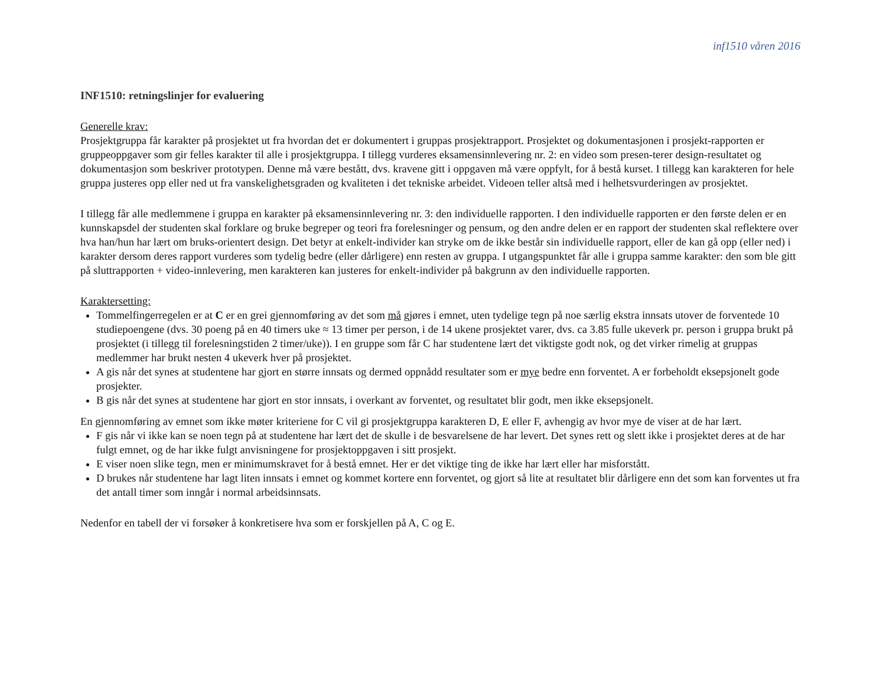inf1510 våren 2016
INF1510: retningslinjer for evaluering
Generelle krav:
Prosjektgruppa får karakter på prosjektet ut fra hvordan det er dokumentert i gruppas prosjektrapport. Prosjektet og dokumentasjonen i prosjekt-rapporten er gruppeoppgaver som gir felles karakter til alle i prosjektgruppa. I tillegg vurderes eksamensinnlevering nr. 2: en video som presen-terer design-resultatet og dokumentasjon som beskriver prototypen. Denne må være bestått, dvs. kravene gitt i oppgaven må være oppfylt, for å bestå kurset. I tillegg kan karakteren for hele gruppa justeres opp eller ned ut fra vanskelighetsgraden og kvaliteten i det tekniske arbeidet. Videoen teller altså med i helhetsvurderingen av prosjektet.
I tillegg får alle medlemmene i gruppa en karakter på eksamensinnlevering nr. 3: den individuelle rapporten. I den individuelle rapporten er den første delen er en kunnskapsdel der studenten skal forklare og bruke begreper og teori fra forelesninger og pensum, og den andre delen er en rapport der studenten skal reflektere over hva han/hun har lært om bruks-orientert design. Det betyr at enkelt-individer kan stryke om de ikke består sin individuelle rapport, eller de kan gå opp (eller ned) i karakter dersom deres rapport vurderes som tydelig bedre (eller dårligere) enn resten av gruppa. I utgangspunktet får alle i gruppa samme karakter: den som ble gitt på sluttrapporten + video-innlevering, men karakteren kan justeres for enkelt-individer på bakgrunn av den individuelle rapporten.
Karaktersetting:
Tommelfingerregelen er at C er en grei gjennomføring av det som må gjøres i emnet, uten tydelige tegn på noe særlig ekstra innsats utover de forventede 10 studiepoengene (dvs. 30 poeng på en 40 timers uke ≈ 13 timer per person, i de 14 ukene prosjektet varer, dvs. ca 3.85 fulle ukeverk pr. person i gruppa brukt på prosjektet (i tillegg til forelesningstiden 2 timer/uke)). I en gruppe som får C har studentene lært det viktigste godt nok, og det virker rimelig at gruppas medlemmer har brukt nesten 4 ukeverk hver på prosjektet.
A gis når det synes at studentene har gjort en større innsats og dermed oppnådd resultater som er mye bedre enn forventet. A er forbeholdt eksepsjonelt gode prosjekter.
B gis når det synes at studentene har gjort en stor innsats, i overkant av forventet, og resultatet blir godt, men ikke eksepsjonelt.
En gjennomføring av emnet som ikke møter kriteriene for C vil gi prosjektgruppa karakteren D, E eller F, avhengig av hvor mye de viser at de har lært.
F gis når vi ikke kan se noen tegn på at studentene har lært det de skulle i de besvarelsene de har levert. Det synes rett og slett ikke i prosjektet deres at de har fulgt emnet, og de har ikke fulgt anvisningene for prosjektoppgaven i sitt prosjekt.
E viser noen slike tegn, men er minimumskravet for å bestå emnet. Her er det viktige ting de ikke har lært eller har misforstått.
D brukes når studentene har lagt liten innsats i emnet og kommet kortere enn forventet, og gjort så lite at resultatet blir dårligere enn det som kan forventes ut fra det antall timer som inngår i normal arbeidsinnsats.
Nedenfor en tabell der vi forsøker å konkretisere hva som er forskjellen på A, C og E.